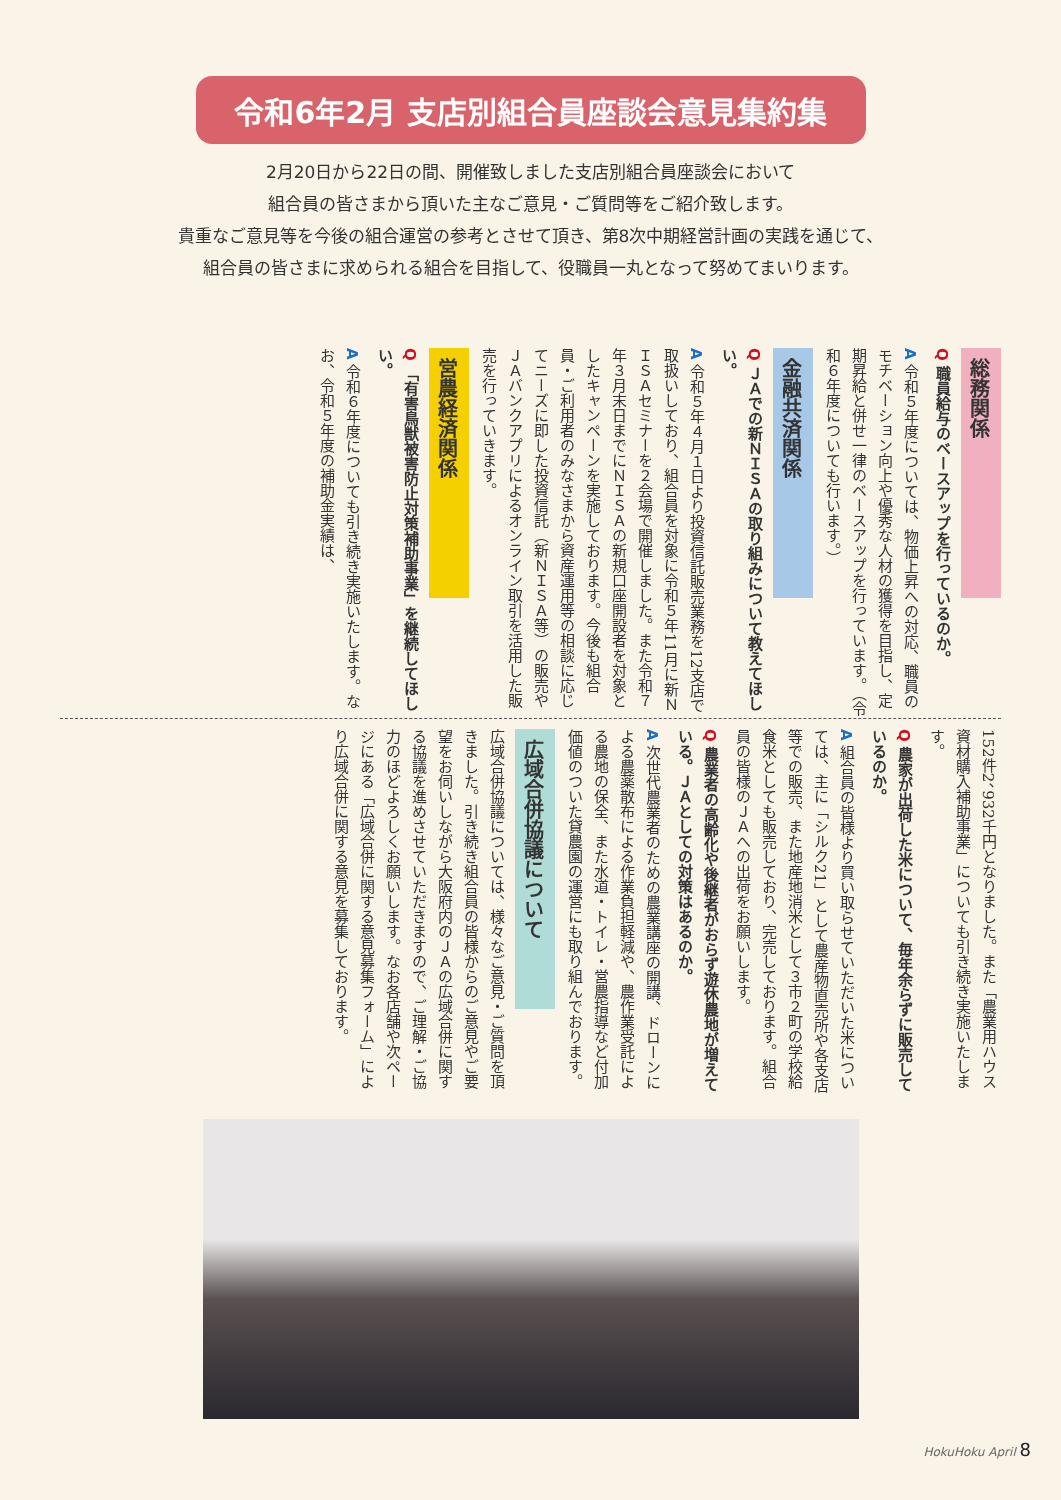令和6年2月 支店別組合員座談会意見集約集
2月20日から22日の間、開催致しました支店別組合員座談会において
組合員の皆さまから頂いた主なご意見・ご質問等をご紹介致します。
貴重なご意見等を今後の組合運営の参考とさせて頂き、第8次中期経営計画の実践を通じて、
組合員の皆さまに求められる組合を目指して、役職員一丸となって努めてまいります。
総務関係
Q 職員給与のベースアップを行っているのか。
A 令和５年度については、物価上昇への対応、職員のモチベーション向上や優秀な人材の獲得を目指し、定期昇給と併せ一律のベースアップを行っています。（令和６年度についても行います。）
金融共済関係
Q ＪＡでの新ＮＩＳＡの取り組みについて教えてほしい。
A 令和５年４月１日より投資信託販売業務を12支店で取扱いしており、組合員を対象に令和５年11月に新ＮＩＳＡセミナーを２会場で開催しました。また令和７年３月末日までにＮＩＳＡの新規口座開設者を対象としたキャンペーンを実施しております。今後も組合員・ご利用者のみなさまから資産運用等の相談に応じてニーズに即した投資信託（新ＮＩＳＡ等）の販売やＪＡバンクアプリによるオンライン取引を活用した販売を行っていきます。
営農経済関係
Q 「有害鳥獣被害防止対策補助事業」を継続してほしい。
A 令和６年度についても引き続き実施いたします。なお、令和５年度の補助金実績は、
152件2、932千円となりました。また「農業用ハウス資材購入補助事業」についても引き続き実施いたします。
Q 農家が出荷した米について、毎年余らずに販売しているのか。
A 組合員の皆様より買い取らせていただいた米については、主に「シルク21」として農産物直売所や各支店等での販売、また地産地消米として３市２町の学校給食米としても販売しており、完売しております。組合員の皆様のＪＡへの出荷をお願いします。
Q 農業者の高齢化や後継者がおらず遊休農地が増えている。ＪＡとしての対策はあるのか。
A 次世代農業者のための農業講座の開講、ドローンによる農薬散布による作業負担軽減や、農作業受託による農地の保全、また水道・トイレ・営農指導など付加価値のついた貸農園の運営にも取り組んでおります。
広域合併協議について
広域合併協議については、様々なご意見・ご質問を頂きました。引き続き組合員の皆様からのご意見やご要望をお伺いしながら大阪府内のＪＡの広域合併に関する協議を進めさせていただきますので、ご理解・ご協力のほどよろしくお願いします。なお各店舗や次ページにある「広域合併に関する意見募集フォーム」により広域合併に関する意見を募集しております。
HokuHoku April 8